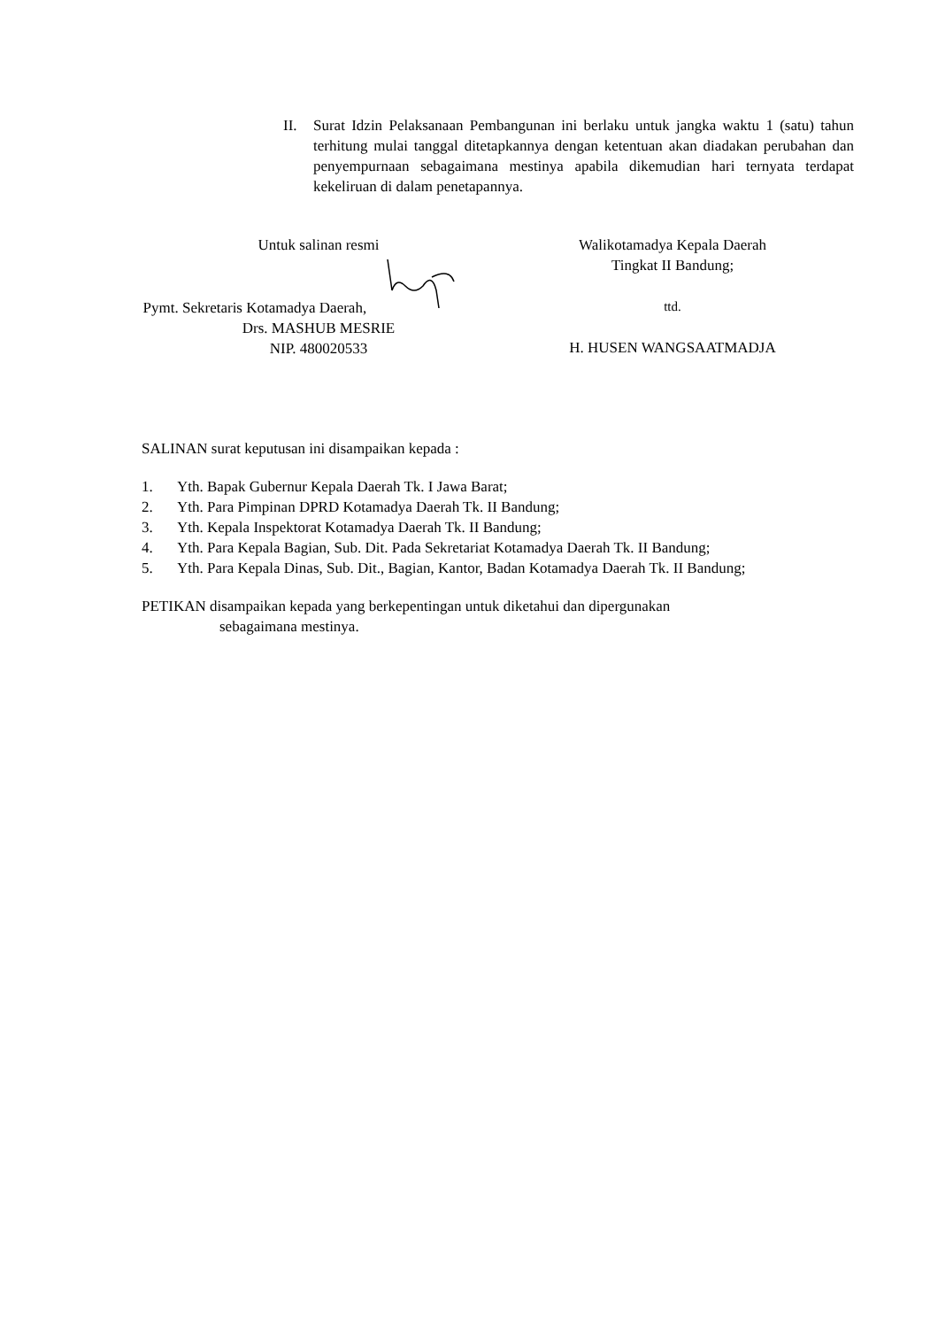II. Surat Idzin Pelaksanaan Pembangunan ini berlaku untuk jangka waktu 1 (satu) tahun terhitung mulai tanggal ditetapkannya dengan ketentuan akan diadakan perubahan dan penyempurnaan sebagaimana mestinya apabila dikemudian hari ternyata terdapat kekeliruan di dalam penetapannya.
Untuk salinan resmi
Pymt. Sekretaris Kotamadya Daerah,
Drs. MASHUB MESRIE
NIP. 480020533
Walikotamadya Kepala Daerah
Tingkat II Bandung;
ttd.
H. HUSEN WANGSAATMADJA
SALINAN surat keputusan ini disampaikan kepada :
1. Yth. Bapak Gubernur Kepala Daerah Tk. I Jawa Barat;
2. Yth. Para Pimpinan DPRD Kotamadya Daerah Tk. II Bandung;
3. Yth. Kepala Inspektorat Kotamadya Daerah Tk. II Bandung;
4. Yth. Para Kepala Bagian, Sub. Dit. Pada Sekretariat Kotamadya Daerah Tk. II Bandung;
5. Yth. Para Kepala Dinas, Sub. Dit., Bagian, Kantor, Badan Kotamadya Daerah Tk. II Bandung;
PETIKAN disampaikan kepada yang berkepentingan untuk diketahui dan dipergunakan
sebagaimana mestinya.